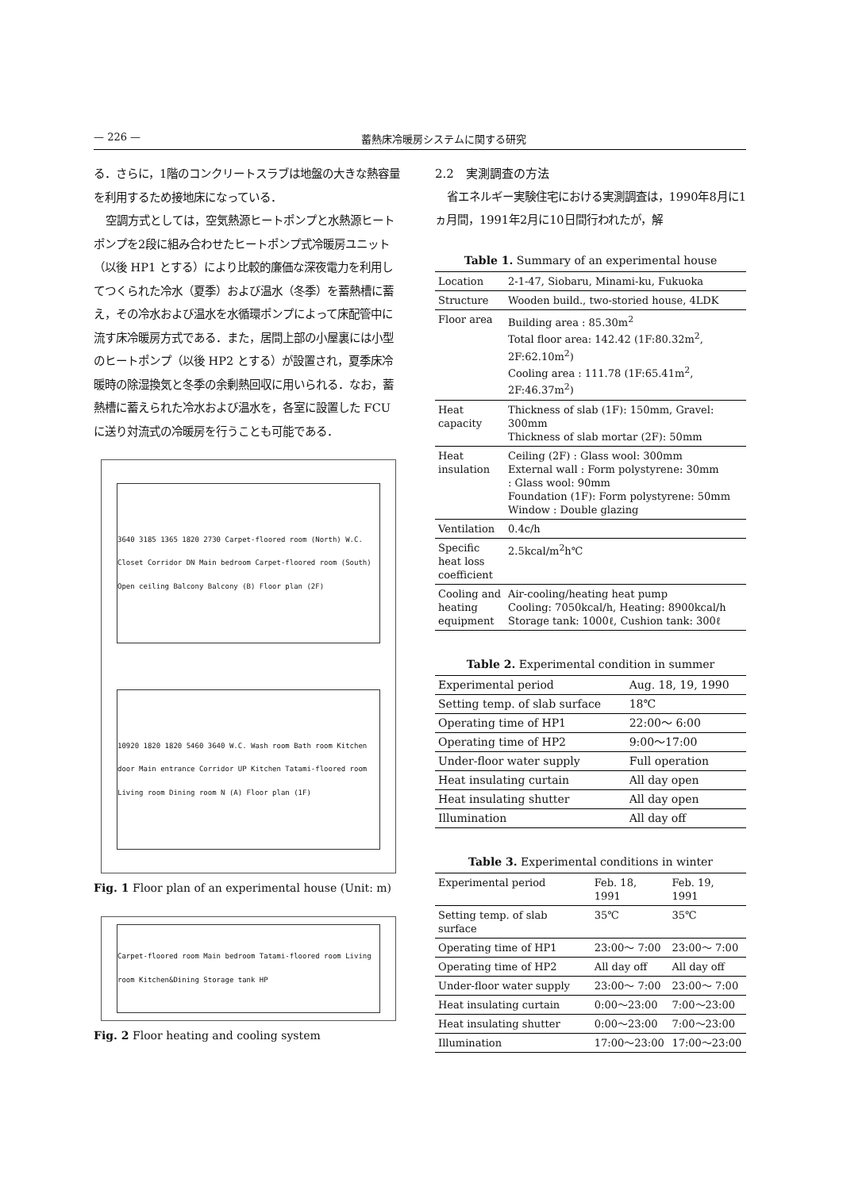— 226 — 蓄熱床冷暖房システムに関する研究
る．さらに，1階のコンクリートスラブは地盤の大きな熱容量を利用するため接地床になっている．
空調方式としては，空気熱源ヒートポンプと水熱源ヒートポンプを2段に組み合わせたヒートポンプ式冷暖房ユニット（以後 HP1 とする）により比較的廉価な深夜電力を利用してつくられた冷水（夏季）および温水（冬季）を蓄熱槽に蓄え，その冷水および温水を水循環ポンプによって床配管中に流す床冷暖房方式である．また，居間上部の小屋裏には小型のヒートポンプ（以後 HP2 とする）が設置され，夏季床冷暖時の除湿換気と冬季の余剰熱回収に用いられる．なお，蓄熱槽に蓄えられた冷水および温水を，各室に設置した FCU に送り対流式の冷暖房を行うことも可能である．
3640 3185 1365 1820 2730 Carpet-floored room (North) W.C. Closet Corridor DN Main bedroom Carpet-floored room (South) Open ceiling Balcony Balcony (B) Floor plan (2F)
10920 1820 1820 5460 3640 W.C. Wash room Bath room Kitchen door Main entrance Corridor UP Kitchen Tatami-floored room Living room Dining room N (A) Floor plan (1F)
Fig. 1 Floor plan of an experimental house (Unit: m)
Carpet-floored room Main bedroom Tatami-floored room Living room Kitchen&Dining Storage tank HP
Fig. 2 Floor heating and cooling system
2.2　実測調査の方法
省エネルギー実験住宅における実測調査は，1990年8月に1ヵ月間，1991年2月に10日間行われたが，解
Table 1. Summary of an experimental house
| Location | 2-1-47, Siobaru, Minami-ku, Fukuoka |
| Structure | Wooden build., two-storied house, 4LDK |
| Floor area | Building area : 85.30m<sup>2</sup> Total floor area: 142.42 (1F:80.32m<sup>2</sup>, 2F:62.10m<sup>2</sup>) Cooling area : 111.78 (1F:65.41m<sup>2</sup>, 2F:46.37m<sup>2</sup>) |
| Heat capacity | Thickness of slab (1F): 150mm, Gravel: 300mm Thickness of slab mortar (2F): 50mm |
| Heat insulation | Ceiling (2F) : Glass wool: 300mm External wall : Form polystyrene: 30mm : Glass wool: 90mm Foundation (1F): Form polystyrene: 50mm Window : Double glazing |
| Ventilation | 0.4c/h |
| Specific heat loss coefficient | 2.5kcal/m<sup>2</sup>h℃ |
| Cooling and heating equipment | Air-cooling/heating heat pump Cooling: 7050kcal/h, Heating: 8900kcal/h Storage tank: 1000ℓ, Cushion tank: 300ℓ |
Table 2. Experimental condition in summer
| Experimental period | Aug. 18, 19, 1990 |
| Setting temp. of slab surface | 18℃ |
| Operating time of HP1 | 22:00～ 6:00 |
| Operating time of HP2 | 9:00～17:00 |
| Under-floor water supply | Full operation |
| Heat insulating curtain | All day open |
| Heat insulating shutter | All day open |
| Illumination | All day off |
Table 3. Experimental conditions in winter
| Experimental period | Feb. 18, 1991 | Feb. 19, 1991 |
| Setting temp. of slab surface | 35℃ | 35℃ |
| Operating time of HP1 | 23:00～ 7:00 | 23:00～ 7:00 |
| Operating time of HP2 | All day off | All day off |
| Under-floor water supply | 23:00～ 7:00 | 23:00～ 7:00 |
| Heat insulating curtain | 0:00～23:00 | 7:00～23:00 |
| Heat insulating shutter | 0:00～23:00 | 7:00～23:00 |
| Illumination | 17:00～23:00 | 17:00～23:00 |